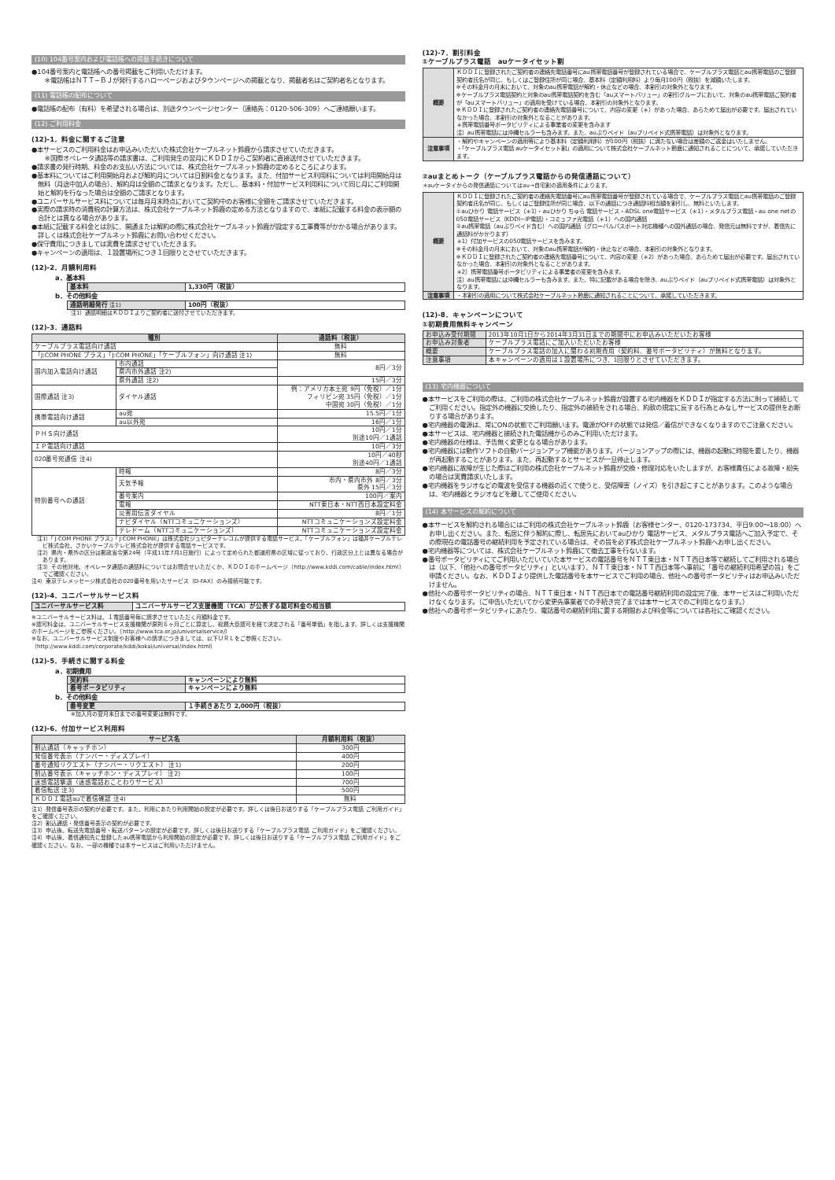(10) 104番号案内および電話帳への掲載手続きについて
●104番号案内と電話帳への番号掲載をご利用いただけます。
※電話帳はＮＴＴ−ＢＪが発行するハローページおよびタウンページへの掲載となり、掲載者名はご契約者名となります。
(11) 電話帳の配布について
●電話帳の配布（有料）を希望される場合は、別途タウンページセンター（連絡先：0120-506-309）へご連絡願います。
(12) ご利用料金
(12)-1．料金に関するご注意
●本サービスのご利用料金はお申込みいただいた株式会社ケーブルネット鈴鹿から請求させていただきます。
※国際オペレータ通話等の請求書は、ご利用発生の翌月にＫＤＤＩからご契約者に直接送付させていただきます。
●請求書の発行時期、料金のお支払い方法については、株式会社ケーブルネット鈴鹿の定めるところによります。
●基本料についてはご利用開始月および解約月については日割料金となります。また、付加サービス利用料については利用開始月は無料（月途中加入の場合）、解約月は全額のご請求となります。ただし、基本料・付加サービス利用料について同じ月にご利用開始と解約を行なった場合は全額のご請求となります。
●ユニバーサルサービス料については毎月月末時点においてご契約中のお客様に全額をご請求させていただきます。
●実際の請求時の消費税の計算方法は、株式会社ケーブルネット鈴鹿の定める方法となりますので、本紙に記載する料金の表示額の合計とは異なる場合があります。
●本紙に記載する料金とは別に、開通または解約の際に株式会社ケーブルネット鈴鹿が設定する工事費等がかかる場合があります。詳しくは株式会社ケーブルネット鈴鹿にお問い合わせください。
●保守費用につきましては実費を請求させていただきます。
●キャンペーンの適用は、１設置場所につき１回限りとさせていただきます。
(12)-2．月額利用料
a．基本料
| 基本料 | 1,330円（税抜） |
b．その他料金
| 通話明細発行 注1) | 100円（税抜） |
注1）通話明細はＫＤＤＩよりご契約者に送付させていただきます。
(12)-3．通話料
| 種別 | | 通話料（税抜） |
| --- | --- | --- |
| ケーブルプラス電話向け通話 | | 無料 |
| 「J:COM PHONE プラス」「J:COM PHONE」「ケーブルフォン」向け通話 注1) | | 無料 |
| 国内加入電話向け通話 | 市内通話 | 8円／3分 |
| | 県内市外通話 注2) | |
| | 県外通話 注2) | 15円／3分 |
| 国際通話 注3) | ダイヤル通話 | 例：アメリカ本土宛 9円（免税）／1分 フィリピン宛 35円（免税）／1分 中国宛 30円（免税）／1分 |
| 携帯電話向け通話 | au宛 | 15.5円／1分 |
| | au以外宛 | 16円／1分 |
| ＰＨＳ向け通話 | | 10円／1分 別途10円／1通話 |
| ＩＰ電話向け通話 | | 10円／3分 |
| 020番号宛通信 注4) | | 10円／40秒 別途40円／1通話 |
| 特別番号への通話 | 時報 | 8円／3分 |
| | 天気予報 | 市内・県内市外 8円／3分 県外 15円／3分 |
| | 番号案内 | 100円／案内 |
| | 電報 | NTT東日本・NTT西日本設定料金 |
| | 災害用伝言ダイヤル | 8円／1分 |
| | ナビダイヤル（NTTコミュニケーションズ） | NTTコミュニケーションズ設定料金 |
| | テレドーム（NTTコミュニケーションズ） | NTTコミュニケーションズ設定料金 |
注1）「J:COM PHONE プラス」「J:COM PHONE」は株式会社ジュピターテレコムが提供する電話サービス、「ケーブルフォン」は福井ケーブルテレビ株式会社、さかいケーブルテレビ株式会社が提供する電話サービスです。
注2）県内・県外の区分は郵政省令第24号（平成11年7月1日施行）によって定められた都道府県の区域に従っており、行政区分上とは異なる場合があります。
注3）その他対地、オペレータ通話の通話料についてはお問合せいただくか、ＫＤＤＩのホームページ（http://www.kddi.com/cable/index.html）でご確認ください。
注4）東京テレメッセージ株式会社の020番号を用いたサービス（D-FAX）のみ接続可能です。
(12)-4．ユニバーサルサービス料
| ユニバーサルサービス料 | ユニバーサルサービス支援機関（TCA）が公表する認可料金の相当額 |
※ユニバーサルサービス料は、１電話番号毎に請求させていただく月額料金です。
※認可料金は、ユニバーサルサービス支援機関が原則６ヶ月ごとに算定し、総務大臣認可を経て決定される「番号単価」を指します。詳しくは支援機関のホームページをご参照ください。（http://www.tca.or.jp/universalservice/）
※なお、ユニバーサルサービス制度やお客様への請求につきましては、以下ＵＲＬをご参照ください。（http://www.kddi.com/corporate/kddi/kokai/universal/index.html）
(12)-5．手続きに関する料金
a．初期費用
| 契約料 | キャンペーンにより無料 |
| 番号ポータビリティ | キャンペーンにより無料 |
b．その他料金
| 番号変更 | １手続きあたり 2,000円（税抜） |
※加入月の翌月末日までの番号変更は無料です。
(12)-6．付加サービス利用料
| サービス名 | 月額利用料（税抜） |
| --- | --- |
| 割込通話（キャッチホン） | 300円 |
| 発信番号表示（ナンバー・ディスプレイ） | 400円 |
| 番号通知リクエスト（ナンバー・リクエスト） 注1) | 200円 |
| 割込番号表示（キャッチホン・ディスプレイ） 注2) | 100円 |
| 迷惑電話撃退（迷惑電話おことわりサービス） | 700円 |
| 着信転送 注3) | 500円 |
| ＫＤＤＩ電話auで着信確認 注4) | 無料 |
注1）発信番号表示の契約が必要です。また、利用にあたり利用開始の設定が必要です。詳しくは後日お送りする「ケーブルプラス電話 ご利用ガイド」をご確認ください。
注2）割込通話・発信番号表示の契約が必要です。
注3）申込後、転送先電話番号・転送パターンの設定が必要です。詳しくは後日お送りする「ケーブルプラス電話 ご利用ガイド」をご確認ください。
注4）申込後、着信通知先に登録したau携帯電話から利用開始の設定が必要です。詳しくは後日お送りする「ケーブルプラス電話 ご利用ガイド」をご確認ください。なお、一部の機種では本サービスはご利用いただけません。
(12)-7．割引料金
①ケーブルプラス電話　auケータイセット割
| 概要 | ＫＤＤＩに登録されたご契約者の連絡先電話番号にau携帯電話番号が登録されている場合で、ケーブルプラス電話とau携帯電話のご登録契約者氏名が同じ、もしくはご登録住所が同じ場合、基本料（定額利用料）より毎月100円（税抜）を減額いたします。 ※その料金月の月末において、対象のau携帯電話が解約・休止などの場合、本割引の対象外となります。 ※ケーブルプラス電話契約と対象のau携帯電話契約を含む「auスマートバリュー」の割引グループにおいて、対象のau携帯電話ご契約者が「auスマートバリュー」の適用を受けている場合、本割引の対象外となります。 ※ＫＤＤＩに登録されたご契約者の連絡先電話番号について、内容の変更（＊）があった場合、あらためて届出が必要です。届出されていなかった場合、本割引の対象外となることがあります。 ＊携帯電話番号ポータビリティによる事業者の変更を含みます 注）au携帯電話には沖縄セルラーも含みます。また、auぷりペイド（auプリペイド式携帯電話）は対象外となります。 |
| 注意事項 | ・解約やキャンペーンの適用等により基本料（定額利用料）が100円（税抜）に満たない場合は差額のご返金はいたしません。 ・「ケーブルプラス電話 auケータイセット割」の適用について株式会社ケーブルネット鈴鹿に通知されることについて、承諾していただきます。 |
②auまとめトーク（ケーブルプラス電話からの発信通話について）
＊auケータイからの発信通話についてはau→自宅割の適用条件によります。
| 概要 | ＫＤＤＩに登録されたご契約者の連絡先電話番号にau携帯電話番号が登録されている場合で、ケーブルプラス電話とau携帯電話のご登録契約者氏名が同じ、もしくはご登録住所が同じ場合、以下の通話につき通話料相当額を割引し、無料といたします。 ①auひかり 電話サービス（＊1）・auひかり ちゅら 電話サービス・ADSL one電話サービス（＊1）・メタルプラス電話・au one netの050電話サービス（KDDI−IP電話）・コミュファ光電話（＊1）への国内通話 ②au携帯電話（auぷりペイド含む）への国内通話（グローバルパスポート対応機種への国外通話の場合、発信元は無料ですが、着信先に通話料がかかります） ＊1）付加サービスの050電話サービスを含みます。 ※その料金月の月末において、対象のau携帯電話が解約・休止などの場合、本割引の対象外となります。 ※ＫＤＤＩに登録されたご契約者の連絡先電話番号について、内容の変更（＊2）があった場合、あらためて届出が必要です。届出されていなかった場合、本割引の対象外となることがあります。 ＊2）携帯電話番号ポータビリティによる事業者の変更を含みます。 注）au携帯電話には沖縄セルラーも含みます。また、特に記載がある場合を除き、auぷりペイド（auプリペイド式携帯電話）は対象外となります。 |
| 注意事項 | ・本割引の適用について株式会社ケーブルネット鈴鹿に通知されることについて、承諾していただきます。 |
(12)-8．キャンペーンについて
①初期費用無料キャンペーン
| お申込み受付期間 | 2013年10月1日から2014年3月31日までの期間中にお申込みいただいたお客様 |
| お申込み対象者 | ケーブルプラス電話にご加入いただいたお客様 |
| 概要 | ケーブルプラス電話の加入に関わる初期費用（契約料、番号ポータビリティ）が無料となります。 |
| 注意事項 | 本キャンペーンの適用は１設置場所につき、1回限りとさせていただきます。 |
(13) 宅内機器について
●本サービスをご利用の際は、ご利用の株式会社ケーブルネット鈴鹿が設置する宅内機器をＫＤＤＩが指定する方法に則って接続してご利用ください。指定外の機器に交換したり、指定外の接続をされる場合、約款の規定に反する行為とみなしサービスの提供をお断りする場合があります。
●宅内機器の電源は、常にONの状態でご利用願います。電源がOFFの状態では発信／着信ができなくなりますのでご注意ください。
●本サービスは、宅内機器と接続された電話機からのみご利用いただけます。
●宅内機器の仕様は、予告無く変更となる場合があります。
●宅内機器には動作ソフトの自動バージョンアップ機能があります。バージョンアップの際には、機器の起動に時間を要したり、機器が再起動することがあります。また、再起動するとサービスが一旦停止します。
●宅内機器に故障が生じた際はご利用の株式会社ケーブルネット鈴鹿が交換・修理対応をいたしますが、お客様責任による故障・紛失の場合は実費請求いたします。
●宅内機器をラジオなどの電波を受信する機器の近くで使うと、受信障害（ノイズ）を引き起こすことがあります。このような場合は、宅内機器とラジオなどを離してご使用ください。
(14) 本サービスの解約について
●本サービスを解約される場合にはご利用の株式会社ケーブルネット鈴鹿（お客様センター、0120-173734、平日9:00〜18:00）へお申し出ください。また、転居に伴う解約に際し、転居先においてauひかり 電話サービス、メタルプラス電話へご加入予定で、その際現在の電話番号の継続利用を予定されている場合は、その旨を必ず株式会社ケーブルネット鈴鹿へお申し出ください。
●宅内機器等については、株式会社ケーブルネット鈴鹿にて撤去工事を行ないます。
●番号ポータビリティにてご利用いただいていた本サービスの電話番号をＮＴＴ東日本・ＮＴＴ西日本等で継続してご利用される場合は（以下、「他社への番号ポータビリティ」といいます）、ＮＴＴ東日本・ＮＴＴ西日本等へ事前に「番号の継続利用希望の旨」をご申請ください。なお、ＫＤＤＩより提供した電話番号を本サービスでご利用の場合、他社への番号ポータビリティはお申込みいただけません。
●他社への番号ポータビリティの場合、ＮＴＴ東日本・ＮＴＴ西日本での電話番号継続利用の設定完了後、本サービスはご利用いただけなくなります。（ご申告いただいてから変更先事業者での手続き完了までは本サービスでのご利用となります。）
●他社への番号ポータビリティにあたり、電話番号の継続利用に要する期間および料金等については各社にご確認ください。